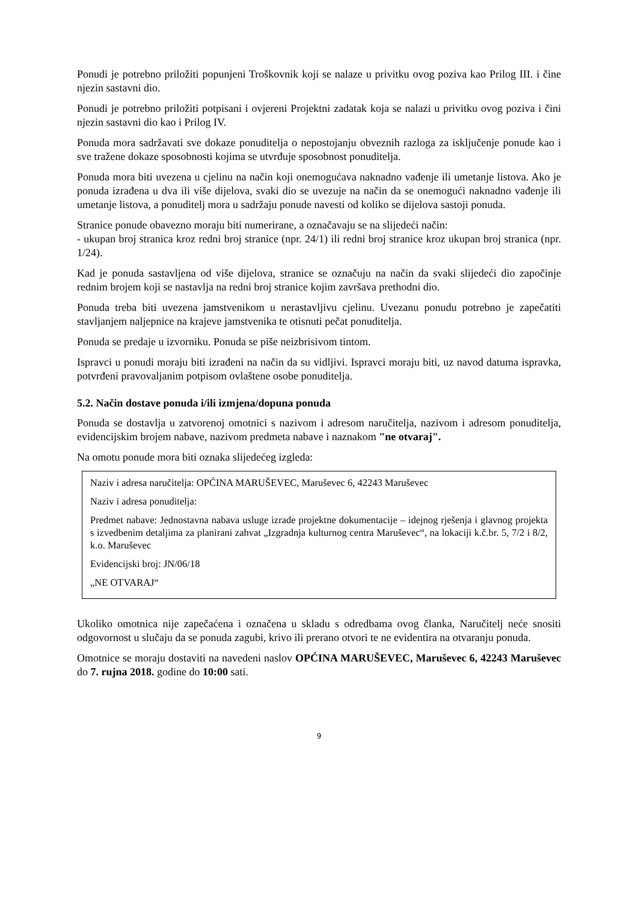Ponudi je potrebno priložiti popunjeni Troškovnik koji se nalaze u privitku ovog poziva kao Prilog III. i čine njezin sastavni dio.
Ponudi je potrebno priložiti potpisani i ovjereni Projektni zadatak koja se nalazi u privitku ovog poziva i čini njezin sastavni dio kao i Prilog IV.
Ponuda mora sadržavati sve dokaze ponuditelja o nepostojanju obveznih razloga za isključenje ponude kao i sve tražene dokaze sposobnosti kojima se utvrđuje sposobnost ponuditelja.
Ponuda mora biti uvezena u cjelinu na način koji onemogućava naknadno vađenje ili umetanje listova. Ako je ponuda izrađena u dva ili više dijelova, svaki dio se uvezuje na način da se onemogući naknadno vađenje ili umetanje listova, a ponuditelj mora u sadržaju ponude navesti od koliko se dijelova sastoji ponuda.
Stranice ponude obavezno moraju biti numerirane, a označavaju se na slijedeći način:
- ukupan broj stranica kroz redni broj stranice (npr. 24/1) ili redni broj stranice kroz ukupan broj stranica (npr. 1/24).
Kad je ponuda sastavljena od više dijelova, stranice se označuju na način da svaki slijedeći dio započinje rednim brojem koji se nastavlja na redni broj stranice kojim završava prethodni dio.
Ponuda treba biti uvezena jamstvenikom u nerastavljivu cjelinu. Uvezanu ponudu potrebno je zapečatiti stavljanjem naljepnice na krajeve jamstvenika te otisnuti pečat ponuditelja.
Ponuda se predaje u izvorniku. Ponuda se piše neizbrisivom tintom.
Ispravci u ponudi moraju biti izrađeni na način da su vidljivi. Ispravci moraju biti, uz navod datuma ispravka, potvrđeni pravovaljanim potpisom ovlaštene osobe ponuditelja.
5.2. Način dostave ponuda i/ili izmjena/dopuna ponuda
Ponuda se dostavlja u zatvorenoj omotnici s nazivom i adresom naručitelja, nazivom i adresom ponuditelja, evidencijskim brojem nabave, nazivom predmeta nabave i naznakom "ne otvaraj".
Na omotu ponude mora biti oznaka slijedećeg izgleda:
Naziv i adresa naručitelja: OPĆINA MARUŠEVEC, Maruševec 6, 42243 Maruševec
Naziv i adresa ponuditelja:
Predmet nabave: Jednostavna nabava usluge izrade projektne dokumentacije – idejnog rješenja i glavnog projekta s izvedbenim detaljima za planirani zahvat „Izgradnja kulturnog centra Maruševec“, na lokaciji k.č.br. 5, 7/2 i 8/2, k.o. Maruševec
Evidencijski broj: JN/06/18
„NE OTVARAJ“
Ukoliko omotnica nije zapečaćena i označena u skladu s odredbama ovog članka, Naručitelj neće snositi odgovornost u slučaju da se ponuda zagubi, krivo ili prerano otvori te ne evidentira na otvaranju ponuda.
Omotnice se moraju dostaviti na navedeni naslov OPĆINA MARUŠEVEC, Maruševec 6, 42243 Maruševec do 7. rujna 2018. godine do 10:00 sati.
9